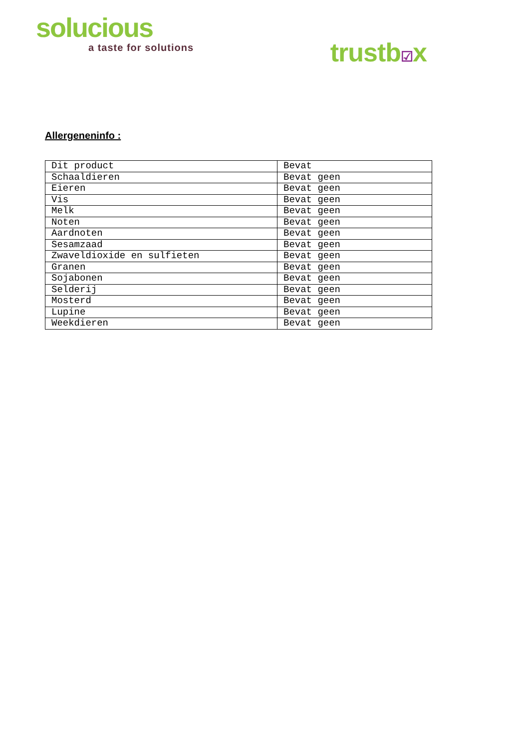solucious
a taste for solutions
trustb☑x
Allergeneninfo :
| Dit product | Bevat |
| Schaaldieren | Bevat geen |
| Eieren | Bevat geen |
| Vis | Bevat geen |
| Melk | Bevat geen |
| Noten | Bevat geen |
| Aardnoten | Bevat geen |
| Sesamzaad | Bevat geen |
| Zwaveldioxide en sulfieten | Bevat geen |
| Granen | Bevat geen |
| Sojabonen | Bevat geen |
| Selderij | Bevat geen |
| Mosterd | Bevat geen |
| Lupine | Bevat geen |
| Weekdieren | Bevat geen |